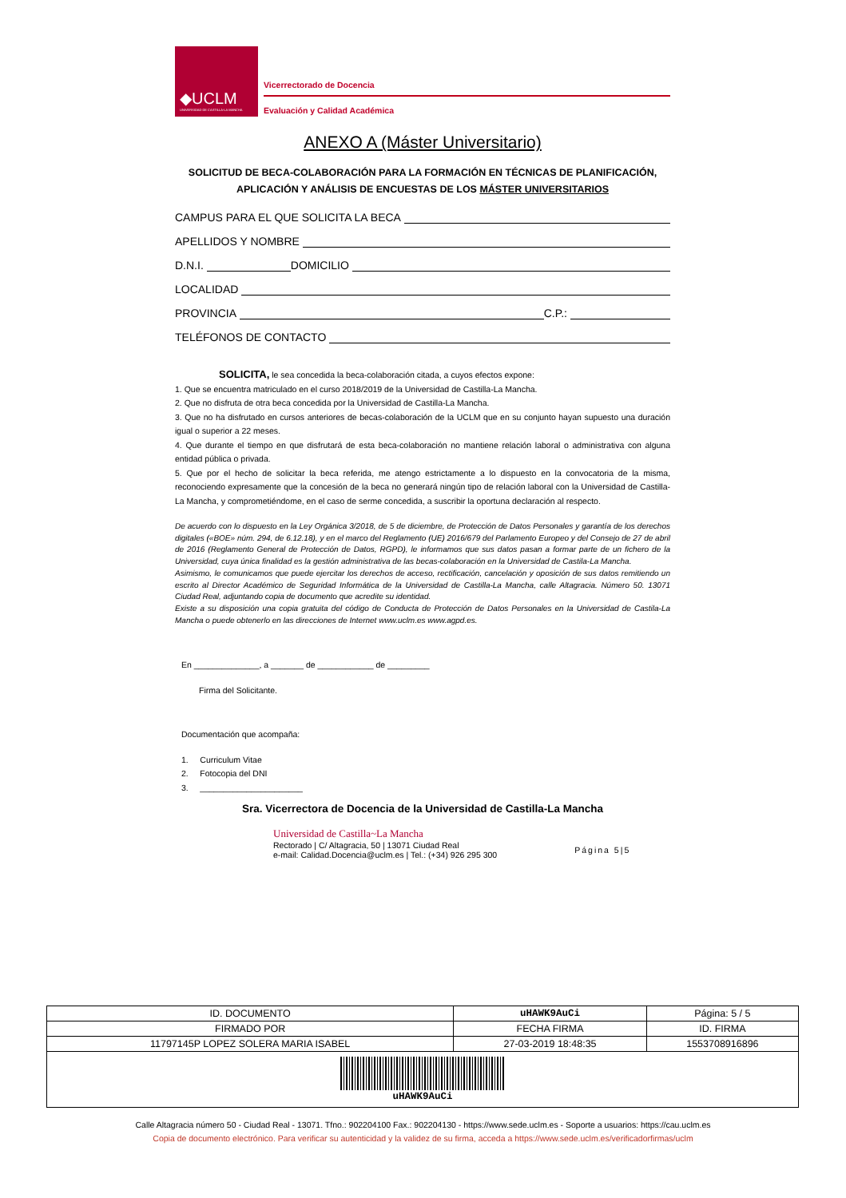◆UCLM
UNIVERSIDAD DE CASTILLA-LA MANCHA
Vicerrectorado de Docencia
Evaluación y Calidad Académica
ANEXO A (Máster Universitario)
SOLICITUD DE BECA-COLABORACIÓN PARA LA FORMACIÓN EN TÉCNICAS DE PLANIFICACIÓN, APLICACIÓN Y ANÁLISIS DE ENCUESTAS DE LOS MÁSTER UNIVERSITARIOS
CAMPUS PARA EL QUE SOLICITA LA BECA
APELLIDOS Y NOMBRE
D.N.I. DOMICILIO
LOCALIDAD
PROVINCIA C.P.:
TELÉFONOS DE CONTACTO
SOLICITA, le sea concedida la beca-colaboración citada, a cuyos efectos expone:
1. Que se encuentra matriculado en el curso 2018/2019 de la Universidad de Castilla-La Mancha.
2. Que no disfruta de otra beca concedida por la Universidad de Castilla-La Mancha.
3. Que no ha disfrutado en cursos anteriores de becas-colaboración de la UCLM que en su conjunto hayan supuesto una duración igual o superior a 22 meses.
4. Que durante el tiempo en que disfrutará de esta beca-colaboración no mantiene relación laboral o administrativa con alguna entidad pública o privada.
5. Que por el hecho de solicitar la beca referida, me atengo estrictamente a lo dispuesto en la convocatoria de la misma, reconociendo expresamente que la concesión de la beca no generará ningún tipo de relación laboral con la Universidad de Castilla-La Mancha, y comprometiéndome, en el caso de serme concedida, a suscribir la oportuna declaración al respecto.
De acuerdo con lo dispuesto en la Ley Orgánica 3/2018, de 5 de diciembre, de Protección de Datos Personales y garantía de los derechos digitales («BOE» núm. 294, de 6.12.18), y en el marco del Reglamento (UE) 2016/679 del Parlamento Europeo y del Consejo de 27 de abril de 2016 (Reglamento General de Protección de Datos, RGPD), le informamos que sus datos pasan a formar parte de un fichero de la Universidad, cuya única finalidad es la gestión administrativa de las becas-colaboración en la Universidad de Castila-La Mancha.
Asimismo, le comunicamos que puede ejercitar los derechos de acceso, rectificación, cancelación y oposición de sus datos remitiendo un escrito al Director Académico de Seguridad Informática de la Universidad de Castilla-La Mancha, calle Altagracia. Número 50. 13071 Ciudad Real, adjuntando copia de documento que acredite su identidad.
Existe a su disposición una copia gratuita del código de Conducta de Protección de Datos Personales en la Universidad de Castila-La Mancha o puede obtenerlo en las direcciones de Internet www.uclm.es www.agpd.es.
En ______________, a _______ de ____________ de _________
Firma del Solicitante.
Documentación que acompaña:
1. Curriculum Vitae
2. Fotocopia del DNI
3. ______________________
Sra. Vicerrectora de Docencia de la Universidad de Castilla-La Mancha
Universidad de Castilla~La Mancha
Rectorado | C/ Altagracia, 50 | 13071 Ciudad Real
e-mail: Calidad.Docencia@uclm.es | Tel.: (+34) 926 295 300
Página 5|5
| ID. DOCUMENTO | uHAWK9AuCi | | Página: 5 / 5 |
| FIRMADO POR | | FECHA FIRMA | ID. FIRMA |
| 11797145P LOPEZ SOLERA MARIA ISABEL | | 27-03-2019 18:48:35 | 1553708916896 |
| uHAWK9AuCi | | | |
Calle Altagracia número 50 - Ciudad Real - 13071. Tfno.: 902204100 Fax.: 902204130 - https://www.sede.uclm.es - Soporte a usuarios: https://cau.uclm.es
Copia de documento electrónico. Para verificar su autenticidad y la validez de su firma, acceda a https://www.sede.uclm.es/verificadorfirmas/uclm